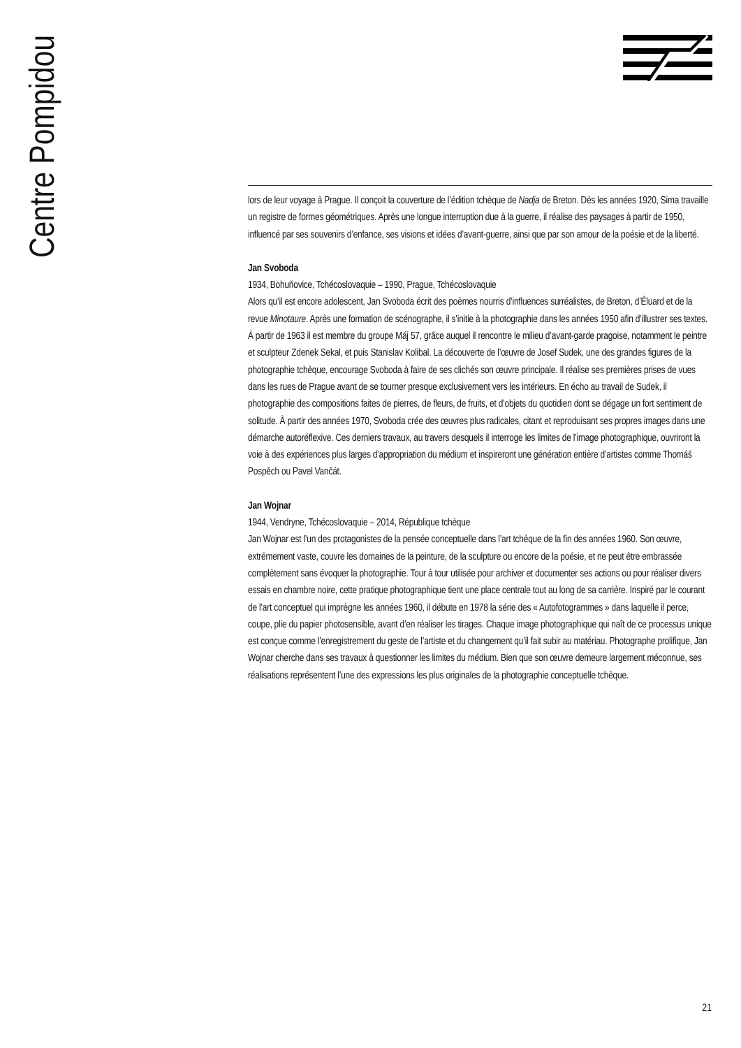Centre Pompidou
lors de leur voyage à Prague. Il conçoit la couverture de l’édition tchèque de Nadja de Breton. Dès les années 1920, Sima travaille un registre de formes géométriques. Après une longue interruption due à la guerre, il réalise des paysages à partir de 1950, influencé par ses souvenirs d’enfance, ses visions et idées d’avant-guerre, ainsi que par son amour de la poésie et de la liberté.
Jan Svoboda
1934, Bohuňovice, Tchécoslovaquie – 1990, Prague, Tchécoslovaquie
Alors qu’il est encore adolescent, Jan Svoboda écrit des poèmes nourris d’influences surréalistes, de Breton, d’Éluard et de la revue Minotaure. Après une formation de scénographe, il s’initie à la photographie dans les années 1950 afin d’illustrer ses textes. À partir de 1963 il est membre du groupe Máj 57, grâce auquel il rencontre le milieu d’avant-garde pragoise, notamment le peintre et sculpteur Zdenek Sekal, et puis Stanislav Kolibal. La découverte de l’œuvre de Josef Sudek, une des grandes figures de la photographie tchèque, encourage Svoboda à faire de ses clichés son œuvre principale. Il réalise ses premières prises de vues dans les rues de Prague avant de se tourner presque exclusivement vers les intérieurs. En écho au travail de Sudek, il photographie des compositions faites de pierres, de fleurs, de fruits, et d’objets du quotidien dont se dégage un fort sentiment de solitude. À partir des années 1970, Svoboda crée des œuvres plus radicales, citant et reproduisant ses propres images dans une démarche autoréflexive. Ces derniers travaux, au travers desquels il interroge les limites de l’image photographique, ouvriront la voie à des expériences plus larges d’appropriation du médium et inspireront une génération entière d’artistes comme Thomáš Pospěch ou Pavel Vančát.
Jan Wojnar
1944, Vendryne, Tchécoslovaquie – 2014, République tchèque
Jan Wojnar est l’un des protagonistes de la pensée conceptuelle dans l’art tchèque de la fin des années 1960. Son œuvre, extrêmement vaste, couvre les domaines de la peinture, de la sculpture ou encore de la poésie, et ne peut être embrassée complètement sans évoquer la photographie. Tour à tour utilisée pour archiver et documenter ses actions ou pour réaliser divers essais en chambre noire, cette pratique photographique tient une place centrale tout au long de sa carrière. Inspiré par le courant de l’art conceptuel qui imprègne les années 1960, il débute en 1978 la série des « Autofotogrammes » dans laquelle il perce, coupe, plie du papier photosensible, avant d’en réaliser les tirages. Chaque image photographique qui naît de ce processus unique est conçue comme l’enregistrement du geste de l’artiste et du changement qu’il fait subir au matériau. Photographe prolifique, Jan Wojnar cherche dans ses travaux à questionner les limites du médium. Bien que son œuvre demeure largement méconnue, ses réalisations représentent l’une des expressions les plus originales de la photographie conceptuelle tchèque.
21